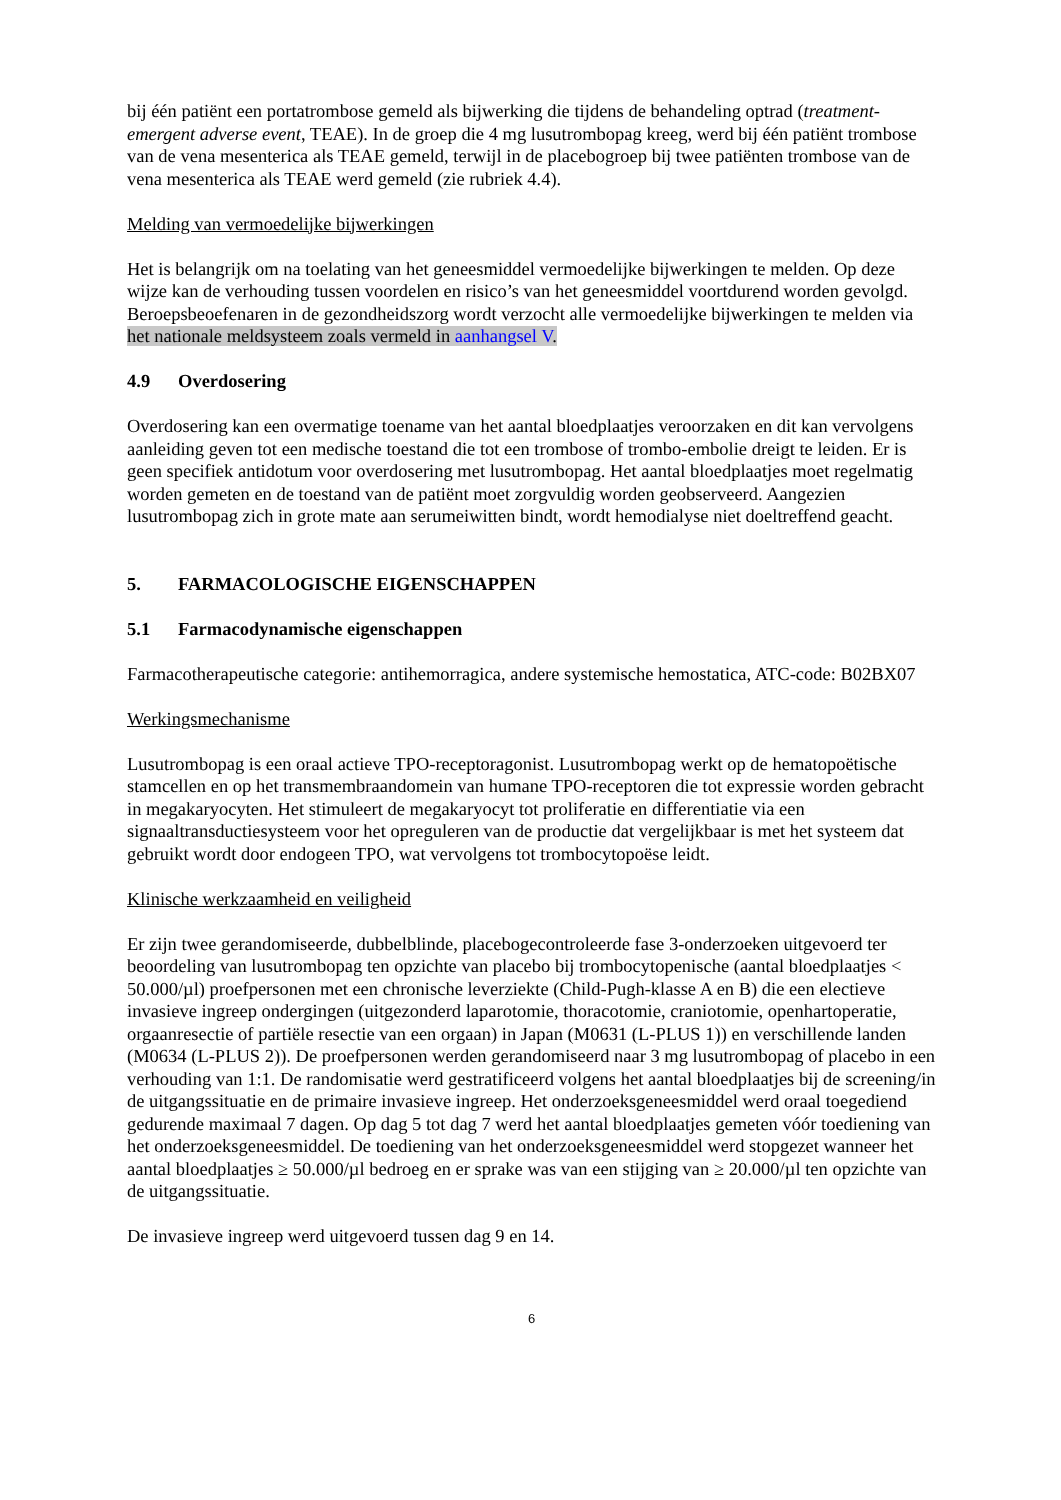bij één patiënt een portatrombose gemeld als bijwerking die tijdens de behandeling optrad (treatment-emergent adverse event, TEAE). In de groep die 4 mg lusutrombopag kreeg, werd bij één patiënt trombose van de vena mesenterica als TEAE gemeld, terwijl in de placebogroep bij twee patiënten trombose van de vena mesenterica als TEAE werd gemeld (zie rubriek 4.4).
Melding van vermoedelijke bijwerkingen
Het is belangrijk om na toelating van het geneesmiddel vermoedelijke bijwerkingen te melden. Op deze wijze kan de verhouding tussen voordelen en risico’s van het geneesmiddel voortdurend worden gevolgd. Beroepsbeoefenaren in de gezondheidszorg wordt verzocht alle vermoedelijke bijwerkingen te melden via het nationale meldsysteem zoals vermeld in aanhangsel V.
4.9 Overdosering
Overdosering kan een overmatige toename van het aantal bloedplaatjes veroorzaken en dit kan vervolgens aanleiding geven tot een medische toestand die tot een trombose of trombo-embolie dreigt te leiden. Er is geen specifiek antidotum voor overdosering met lusutrombopag. Het aantal bloedplaatjes moet regelmatig worden gemeten en de toestand van de patiënt moet zorgvuldig worden geobserveerd. Aangezien lusutrombopag zich in grote mate aan serumeiwitten bindt, wordt hemodialyse niet doeltreffend geacht.
5. FARMACOLOGISCHE EIGENSCHAPPEN
5.1 Farmacodynamische eigenschappen
Farmacotherapeutische categorie: antihemorragica, andere systemische hemostatica, ATC-code: B02BX07
Werkingsmechanisme
Lusutrombopag is een oraal actieve TPO-receptoragonist. Lusutrombopag werkt op de hematopoëtische stamcellen en op het transmembraandomein van humane TPO-receptoren die tot expressie worden gebracht in megakaryocyten. Het stimuleert de megakaryocyt tot proliferatie en differentiatie via een signaaltransductiesysteem voor het opreguleren van de productie dat vergelijkbaar is met het systeem dat gebruikt wordt door endogeen TPO, wat vervolgens tot trombocytopoëse leidt.
Klinische werkzaamheid en veiligheid
Er zijn twee gerandomiseerde, dubbelblinde, placebogecontroleerde fase 3-onderzoeken uitgevoerd ter beoordeling van lusutrombopag ten opzichte van placebo bij trombocytopenische (aantal bloedplaatjes < 50.000/µl) proefpersonen met een chronische leverziekte (Child-Pugh-klasse A en B) die een electieve invasieve ingreep ondergingen (uitgezonderd laparotomie, thoracotomie, craniotomie, openhartoperatie, orgaanresectie of partiële resectie van een orgaan) in Japan (M0631 (L-PLUS 1)) en verschillende landen (M0634 (L-PLUS 2)). De proefpersonen werden gerandomiseerd naar 3 mg lusutrombopag of placebo in een verhouding van 1:1. De randomisatie werd gestratificeerd volgens het aantal bloedplaatjes bij de screening/in de uitgangssituatie en de primaire invasieve ingreep. Het onderzoeksgeneesmiddel werd oraal toegediend gedurende maximaal 7 dagen. Op dag 5 tot dag 7 werd het aantal bloedplaatjes gemeten vóór toediening van het onderzoeksgeneesmiddel. De toediening van het onderzoeksgeneesmiddel werd stopgezet wanneer het aantal bloedplaatjes ≥ 50.000/µl bedroeg en er sprake was van een stijging van ≥ 20.000/µl ten opzichte van de uitgangssituatie.
De invasieve ingreep werd uitgevoerd tussen dag 9 en 14.
6